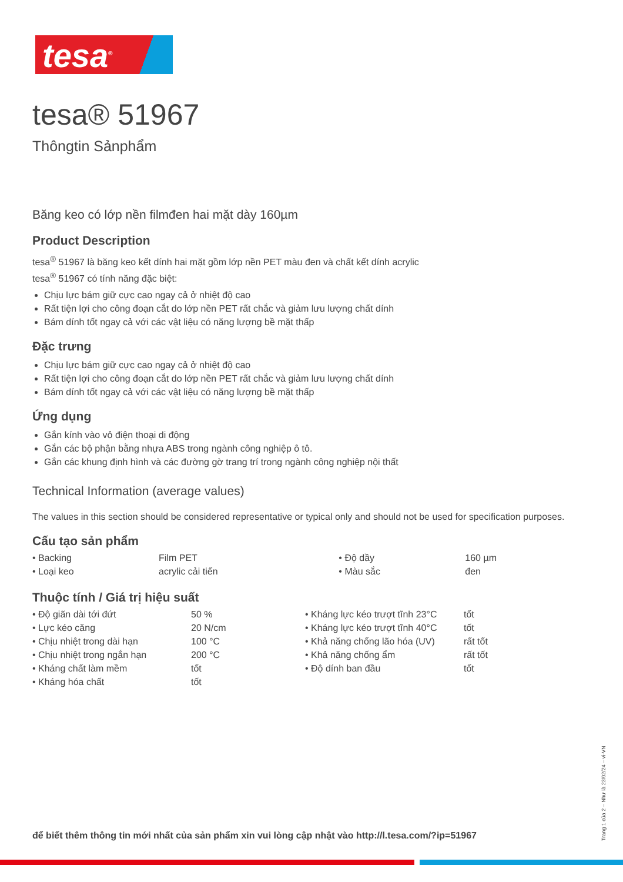tesa<sup>®</sup>
tesa® 51967
Thôngtin Sảnphẩm
Băng keo có lớp nền filmđen hai mặt dày 160µm
Product Description
tesa<sup>®</sup> 51967 là băng keo kết dính hai mặt gồm lớp nền PET màu đen và chất kết dính acrylic
tesa<sup>®</sup> 51967 có tính năng đặc biệt:
Chịu lực bám giữ cực cao ngay cả ở nhiệt độ cao
Rất tiện lợi cho công đoạn cắt do lớp nền PET rất chắc và giảm lưu lượng chất dính
Bám dính tốt ngay cả với các vật liệu có năng lượng bề mặt thấp
Đặc trưng
Chịu lực bám giữ cực cao ngay cả ở nhiệt độ cao
Rất tiện lợi cho công đoạn cắt do lớp nền PET rất chắc và giảm lưu lượng chất dính
Bám dính tốt ngay cả với các vật liệu có năng lượng bề mặt thấp
Ứng dụng
Gắn kính vào vỏ điện thoại di động
Gắn các bộ phận bằng nhựa ABS trong ngành công nghiệp ô tô.
Gắn các khung định hình và các đường gờ trang trí trong ngành công nghiệp nội thất
Technical Information (average values)
The values in this section should be considered representative or typical only and should not be used for specification purposes.
Cấu tạo sản phẩm
| • Backing | Film PET | • Độ dầy | 160 µm |
| • Loại keo | acrylic cải tiến | • Màu sắc | đen |
Thuộc tính / Giá trị hiệu suất
| • Độ giãn dài tới đứt | 50 % | • Kháng lực kéo trượt tĩnh 23°C | tốt |
| • Lực kéo căng | 20 N/cm | • Kháng lực kéo trượt tĩnh 40°C | tốt |
| • Chịu nhiệt trong dài hạn | 100 °C | • Khả năng chống lão hóa (UV) | rất tốt |
| • Chịu nhiệt trong ngắn hạn | 200 °C | • Khả năng chống ẩm | rất tốt |
| • Kháng chất làm mềm | tốt | • Độ dính ban đầu | tốt |
| • Kháng hóa chất | tốt | | |
để biết thêm thông tin mới nhất của sản phẩm xin vui lòng cập nhật vào http://l.tesa.com/?ip=51967
Trang 1 của 2 – Như là 23/02/24 – vi-VN